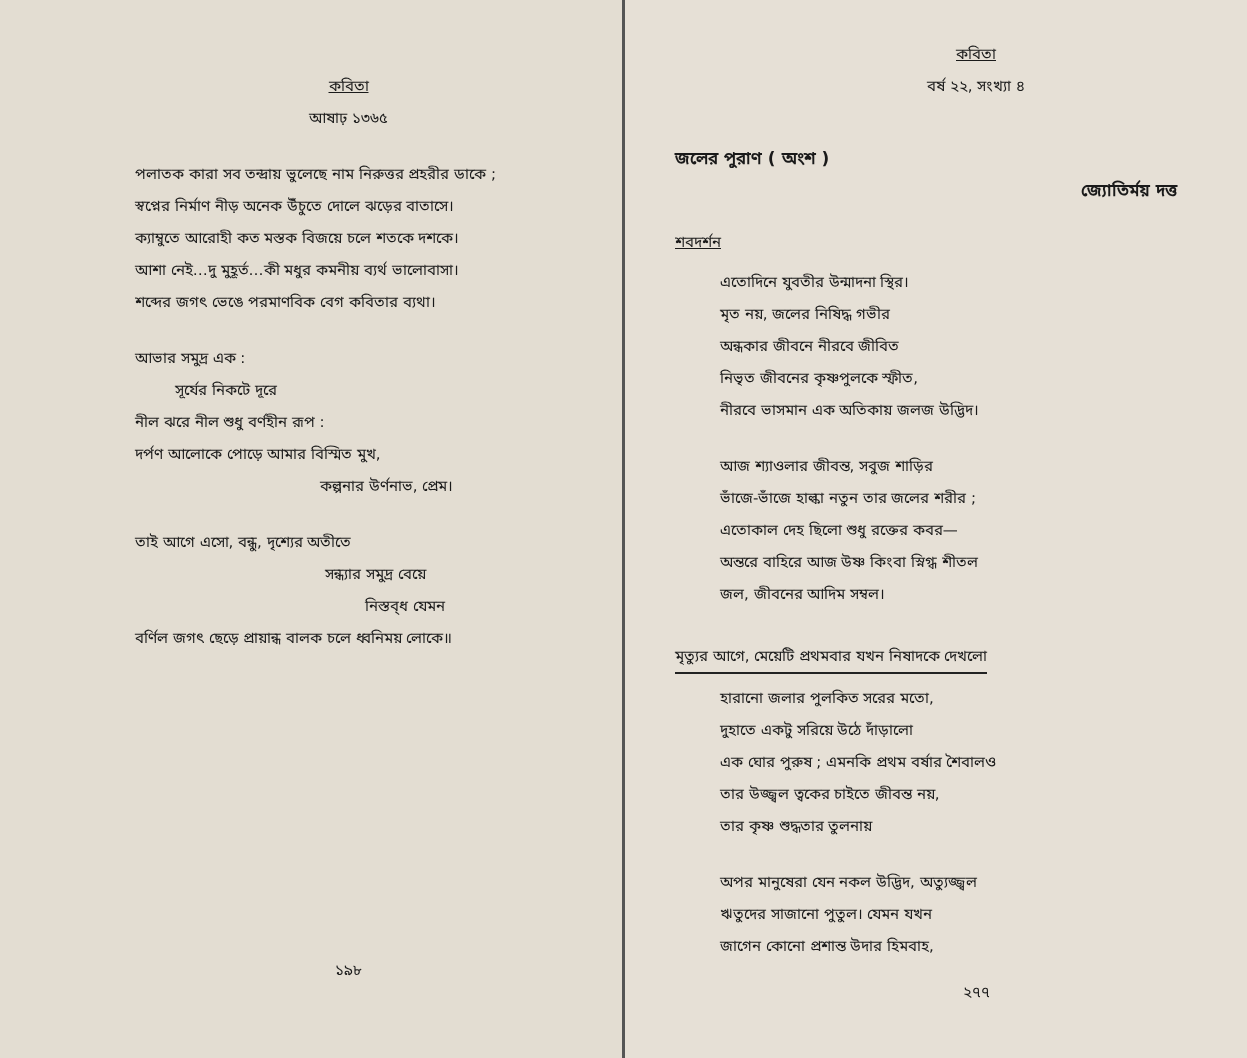কবিতা
আষাঢ় ১৩৬৫
পলাতক কারা সব তন্দ্রায় ভুলেছে নাম নিরুত্তর প্রহরীর ডাকে ;
স্বপ্নের নির্মাণ নীড় অনেক উঁচুতে দোলে ঝড়ের বাতাসে।
ক্যাম্বুতে আরোহী কত মস্তক বিজয়ে চলে শতকে দশকে।
আশা নেই…দু মুহূর্ত…কী মধুর কমনীয় ব্যর্থ ভালোবাসা।
শব্দের জগৎ ভেঙে পরমাণবিক বেগ কবিতার ব্যথা।
আভার সমুদ্র এক :
সূর্যের নিকটে দূরে
নীল ঝরে নীল শুধু বর্ণহীন রূপ :
দর্পণ আলোকে পোড়ে আমার বিস্মিত মুখ,
কল্পনার উর্ণনাভ, প্রেম।
তাই আগে এসো, বন্ধু, দৃশ্যের অতীতে
সন্ধ্যার সমুদ্র বেয়ে
নিস্তব্ধ যেমন
বর্ণিল জগৎ ছেড়ে প্রায়ান্ধ বালক চলে ধ্বনিময় লোকে॥
১৯৮
কবিতা
বর্ষ ২২, সংখ্যা ৪
জলের পুরাণ ( অংশ )
জ্যোতির্ময় দত্ত
শবদর্শন
এতোদিনে যুবতীর উন্মাদনা স্থির।
মৃত নয়, জলের নিষিদ্ধ গভীর
অন্ধকার জীবনে নীরবে জীবিত
নিভৃত জীবনের কৃষ্ণপুলকে স্ফীত,
নীরবে ভাসমান এক অতিকায় জলজ উদ্ভিদ।
আজ শ্যাওলার জীবন্ত, সবুজ শাড়ির
ভাঁজে-ভাঁজে হাল্কা নতুন তার জলের শরীর ;
এতোকাল দেহ ছিলো শুধু রক্তের কবর—
অন্তরে বাহিরে আজ উষ্ণ কিংবা স্নিগ্ধ শীতল
জল, জীবনের আদিম সম্বল।
মৃত্যুর আগে, মেয়েটি প্রথমবার যখন নিষাদকে দেখলো
হারানো জলার পুলকিত সরের মতো,
দুহাতে একটু সরিয়ে উঠে দাঁড়ালো
এক ঘোর পুরুষ ; এমনকি প্রথম বর্ষার শৈবালও
তার উজ্জ্বল ত্বকের চাইতে জীবন্ত নয়,
তার কৃষ্ণ শুদ্ধতার তুলনায়
অপর মানুষেরা যেন নকল উদ্ভিদ, অত্যুজ্জ্বল
ঋতুদের সাজানো পুতুল। যেমন যখন
জাগেন কোনো প্রশান্ত উদার হিমবাহ,
২৭৭